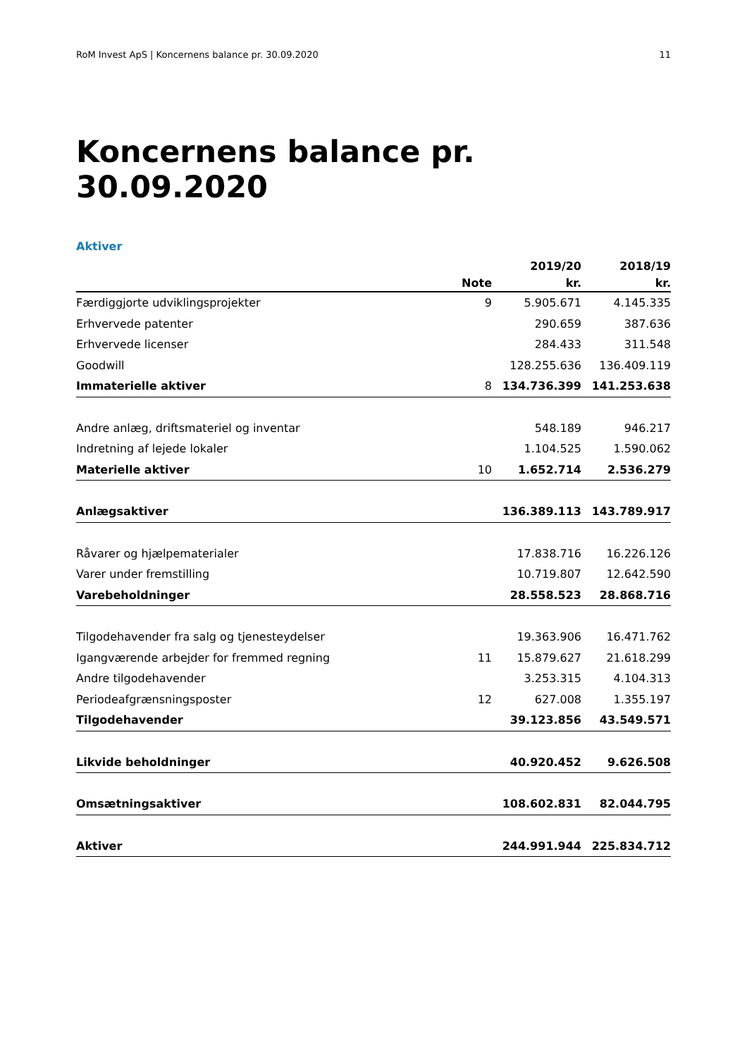RoM Invest ApS | Koncernens balance pr. 30.09.2020 11
Koncernens balance pr. 30.09.2020
Aktiver
| | | 2019/20 | 2018/19 |
| --- | --- | --- | --- |
| | Note | kr. | kr. |
| Færdiggjorte udviklingsprojekter | 9 | 5.905.671 | 4.145.335 |
| Erhvervede patenter | | 290.659 | 387.636 |
| Erhvervede licenser | | 284.433 | 311.548 |
| Goodwill | | 128.255.636 | 136.409.119 |
| Immaterielle aktiver | 8 | 134.736.399 | 141.253.638 |
| Andre anlæg, driftsmateriel og inventar | | 548.189 | 946.217 |
| Indretning af lejede lokaler | | 1.104.525 | 1.590.062 |
| Materielle aktiver | 10 | 1.652.714 | 2.536.279 |
| Anlægsaktiver | | 136.389.113 | 143.789.917 |
| Råvarer og hjælpematerialer | | 17.838.716 | 16.226.126 |
| Varer under fremstilling | | 10.719.807 | 12.642.590 |
| Varebeholdninger | | 28.558.523 | 28.868.716 |
| Tilgodehavender fra salg og tjenesteydelser | | 19.363.906 | 16.471.762 |
| Igangværende arbejder for fremmed regning | 11 | 15.879.627 | 21.618.299 |
| Andre tilgodehavender | | 3.253.315 | 4.104.313 |
| Periodeafgrænsningsposter | 12 | 627.008 | 1.355.197 |
| Tilgodehavender | | 39.123.856 | 43.549.571 |
| Likvide beholdninger | | 40.920.452 | 9.626.508 |
| Omsætningsaktiver | | 108.602.831 | 82.044.795 |
| Aktiver | | 244.991.944 | 225.834.712 |